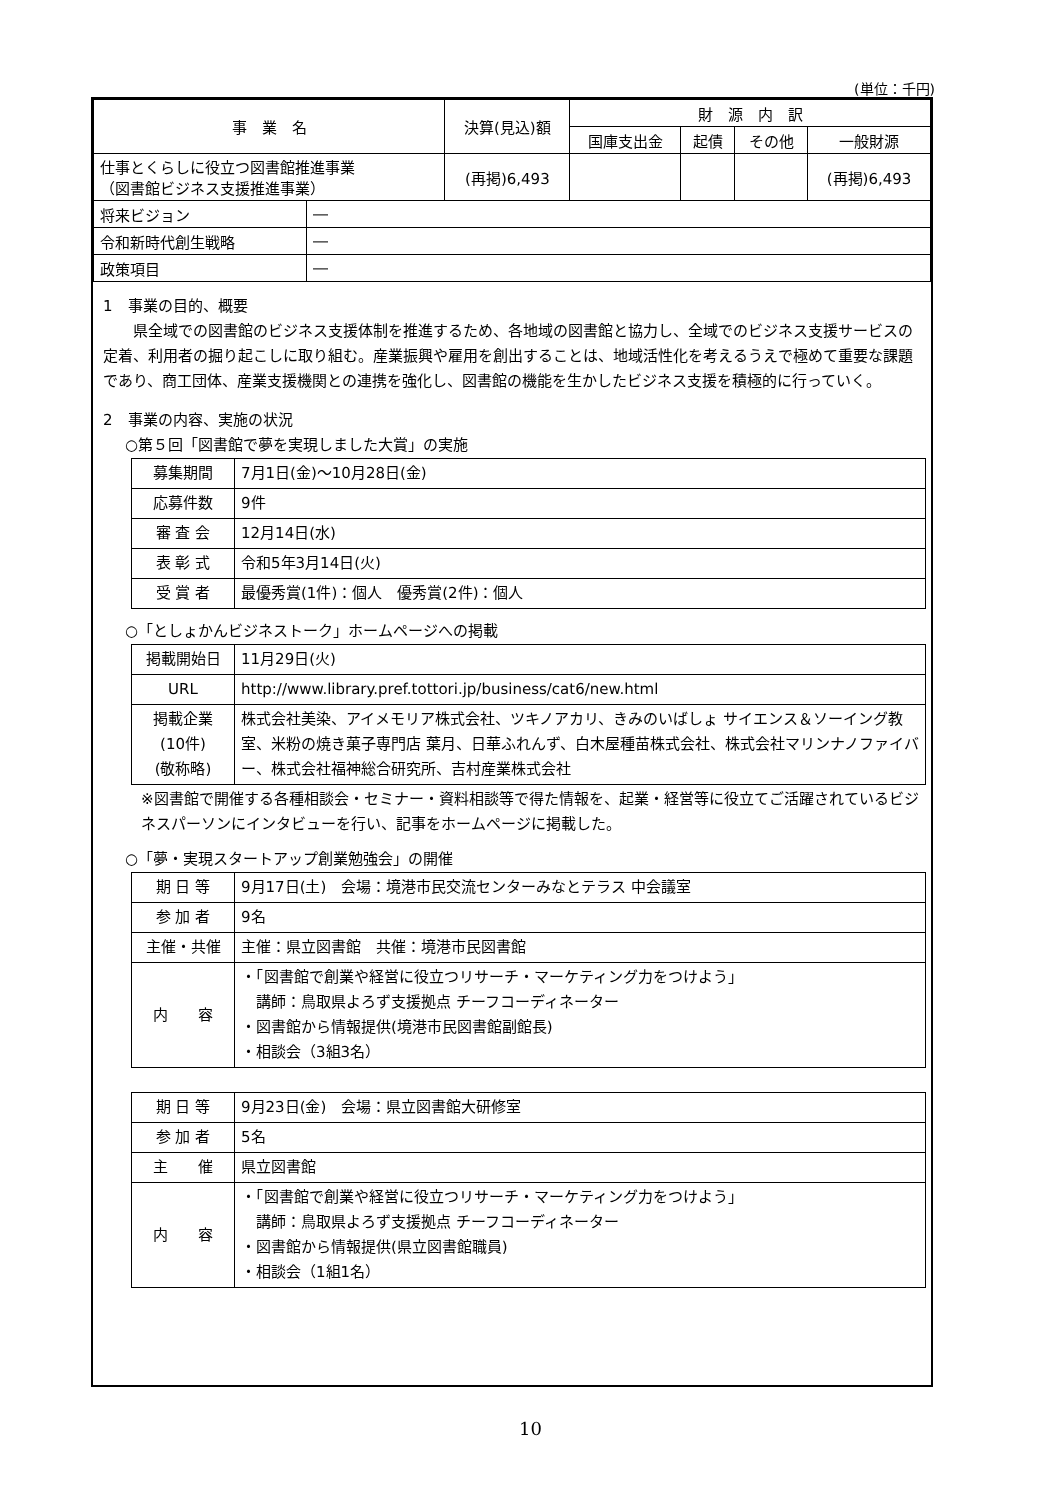(単位：千円)
| 事 業 名 | | 決算(見込)額 | 財 源 内 訳 | | | |
| --- | --- | --- | --- | --- | --- | --- |
| | | | 国庫支出金 | 起債 | その他 | 一般財源 |
| 仕事とくらしに役立つ図書館推進事業 （図書館ビジネス支援推進事業） | | (再掲)6,493 | | | | (再掲)6,493 |
| 将来ビジョン | ― | | | | | |
| 令和新時代創生戦略 | ― | | | | | |
| 政策項目 | ― | | | | | |
1　事業の目的、概要
県全域での図書館のビジネス支援体制を推進するため、各地域の図書館と協力し、全域でのビジネス支援サービスの定着、利用者の掘り起こしに取り組む。産業振興や雇用を創出することは、地域活性化を考えるうえで極めて重要な課題であり、商工団体、産業支援機関との連携を強化し、図書館の機能を生かしたビジネス支援を積極的に行っていく。
2　事業の内容、実施の状況
○第５回「図書館で夢を実現しました大賞」の実施
| 募集期間 | 7月1日(金)～10月28日(金) |
| 応募件数 | 9件 |
| 審 査 会 | 12月14日(水) |
| 表 彰 式 | 令和5年3月14日(火) |
| 受 賞 者 | 最優秀賞(1件)：個人 優秀賞(2件)：個人 |
○「としょかんビジネストーク」ホームページへの掲載
| 掲載開始日 | 11月29日(火) |
| URL | http://www.library.pref.tottori.jp/business/cat6/new.html |
| 掲載企業 (10件) (敬称略) | 株式会社美染、アイメモリア株式会社、ツキノアカリ、きみのいばしょ サイエンス＆ソーイング教室、米粉の焼き菓子専門店 葉月、日華ふれんず、白木屋種苗株式会社、株式会社マリンナノファイバー、株式会社福神総合研究所、吉村産業株式会社 |
※図書館で開催する各種相談会・セミナー・資料相談等で得た情報を、起業・経営等に役立てご活躍されているビジネスパーソンにインタビューを行い、記事をホームページに掲載した。
○「夢・実現スタートアップ創業勉強会」の開催
| 期 日 等 | 9月17日(土) 会場：境港市民交流センターみなとテラス 中会議室 |
| 参 加 者 | 9名 |
| 主催・共催 | 主催：県立図書館 共催：境港市民図書館 |
| 内 容 | ・「図書館で創業や経営に役立つリサーチ・マーケティング力をつけよう」 講師：鳥取県よろず支援拠点 チーフコーディネーター ・図書館から情報提供(境港市民図書館副館長) ・相談会（3組3名） |
| 期 日 等 | 9月23日(金) 会場：県立図書館大研修室 |
| 参 加 者 | 5名 |
| 主 催 | 県立図書館 |
| 内 容 | ・「図書館で創業や経営に役立つリサーチ・マーケティング力をつけよう」 講師：鳥取県よろず支援拠点 チーフコーディネーター ・図書館から情報提供(県立図書館職員) ・相談会（1組1名） |
10